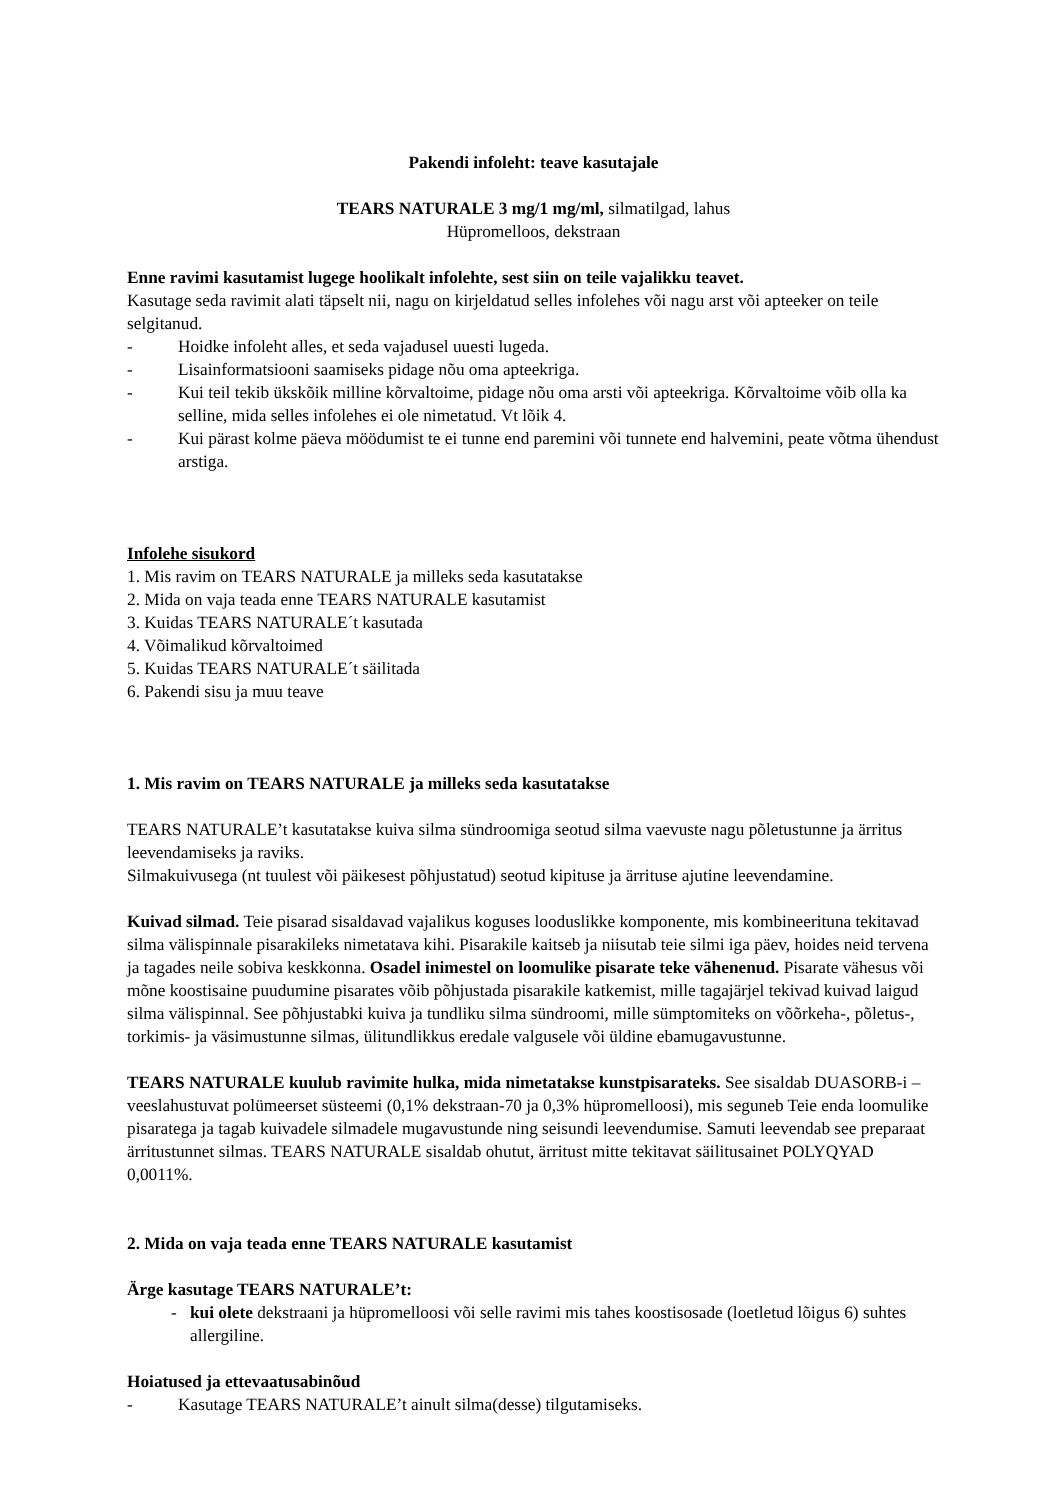Pakendi infoleht: teave kasutajale
TEARS NATURALE 3 mg/1 mg/ml, silmatilgad, lahus
Hüpromelloos, dekstraan
Enne ravimi kasutamist lugege hoolikalt infolehte, sest siin on teile vajalikku teavet.
Kasutage seda ravimit alati täpselt nii, nagu on kirjeldatud selles infolehes või nagu arst või apteeker on teile selgitanud.
- Hoidke infoleht alles, et seda vajadusel uuesti lugeda.
- Lisainformatsiooni saamiseks pidage nõu oma apteekriga.
- Kui teil tekib ükskõik milline kõrvaltoime, pidage nõu oma arsti või apteekriga. Kõrvaltoime võib olla ka selline, mida selles infolehes ei ole nimetatud. Vt lõik 4.
- Kui pärast kolme päeva möödumist te ei tunne end paremini või tunnete end halvemini, peate võtma ühendust arstiga.
Infolehe sisukord
1. Mis ravim on TEARS NATURALE ja milleks seda kasutatakse
2. Mida on vaja teada enne TEARS NATURALE kasutamist
3. Kuidas TEARS NATURALE´t kasutada
4. Võimalikud kõrvaltoimed
5. Kuidas TEARS NATURALE´t säilitada
6. Pakendi sisu ja muu teave
1. Mis ravim on TEARS NATURALE ja milleks seda kasutatakse
TEARS NATURALE’t kasutatakse kuiva silma sündroomiga seotud silma vaevuste nagu põletustunne ja ärritus leevendamiseks ja raviks.
Silmakuivusega (nt tuulest või päikesest põhjustatud) seotud kipituse ja ärrituse ajutine leevendamine.
Kuivad silmad. Teie pisarad sisaldavad vajalikus koguses looduslikke komponente, mis kombineerituna tekitavad silma välispinnale pisarakileks nimetatava kihi. Pisarakile kaitseb ja niisutab teie silmi iga päev, hoides neid tervena ja tagades neile sobiva keskkonna. Osadel inimestel on loomulike pisarate teke vähenenud. Pisarate vähesus või mõne koostisaine puudumine pisarates võib põhjustada pisarakile katkemist, mille tagajärjel tekivad kuivad laigud silma välispinnal. See põhjustabki kuiva ja tundliku silma sündroomi, mille sümptomiteks on võõrkeha-, põletus-, torkimis- ja väsimustunne silmas, ülitundlikkus eredale valgusele või üldine ebamugavustunne.
TEARS NATURALE kuulub ravimite hulka, mida nimetatakse kunstpisarateks. See sisaldab DUASORB-i – veeslahustuvat polümeerset süsteemi (0,1% dekstraan-70 ja 0,3% hüpromelloosi), mis seguneb Teie enda loomulike pisaratega ja tagab kuivadele silmadele mugavustunde ning seisundi leevendumise. Samuti leevendab see preparaat ärritustunnet silmas. TEARS NATURALE sisaldab ohutut, ärritust mitte tekitavat säilitusainet POLYQYAD 0,0011%.
2. Mida on vaja teada enne TEARS NATURALE kasutamist
Ärge kasutage TEARS NATURALE’t:
- kui olete dekstraani ja hüpromelloosi või selle ravimi mis tahes koostisosade (loetletud lõigus 6) suhtes allergiline.
Hoiatused ja ettevaatusabinõud
- Kasutage TEARS NATURALE’t ainult silma(desse) tilgutamiseks.